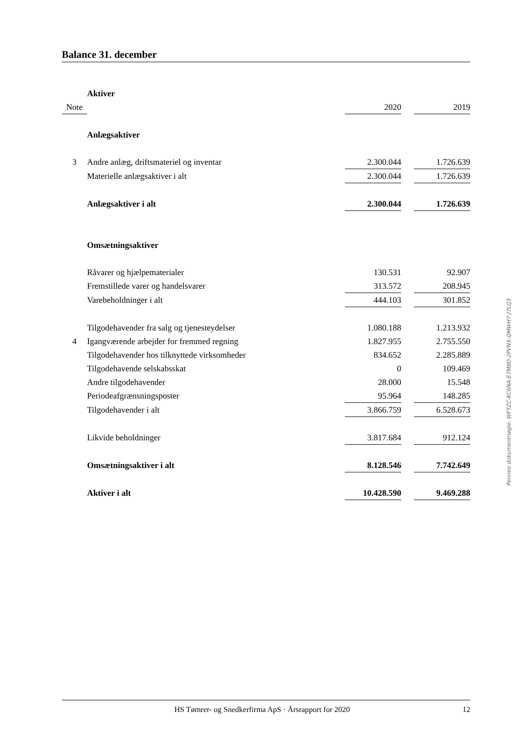Balance 31. december
| | Aktiver | | | |
| Note | | 2020 | | 2019 |
| | Anlægsaktiver | | | |
| 3 | Andre anlæg, driftsmateriel og inventar | 2.300.044 | | 1.726.639 |
| | Materielle anlægsaktiver i alt | 2.300.044 | | 1.726.639 |
| | Anlægsaktiver i alt | 2.300.044 | | 1.726.639 |
| | Omsætningsaktiver | | | |
| | Råvarer og hjælpematerialer | 130.531 | | 92.907 |
| | Fremstillede varer og handelsvarer | 313.572 | | 208.945 |
| | Varebeholdninger i alt | 444.103 | | 301.852 |
| | Tilgodehavender fra salg og tjenesteydelser | 1.080.188 | | 1.213.932 |
| 4 | Igangværende arbejder for fremmed regning | 1.827.955 | | 2.755.550 |
| | Tilgodehavender hos tilknyttede virksomheder | 834.652 | | 2.285.889 |
| | Tilgodehavende selskabsskat | 0 | | 109.469 |
| | Andre tilgodehavender | 28.000 | | 15.548 |
| | Periodeafgrænsningsposter | 95.964 | | 148.285 |
| | Tilgodehavender i alt | 3.866.759 | | 6.528.673 |
| | Likvide beholdninger | 3.817.684 | | 912.124 |
| | Omsætningsaktiver i alt | 8.128.546 | | 7.742.649 |
| | Aktiver i alt | 10.428.590 | | 9.469.288 |
Penneo dokumentnøgle: WFTZC-KC6NA-E7M8D-2PVNX-QMWH7-J7LQ3
HS Tømrer- og Snedkerfirma ApS · Årsrapport for 2020 12